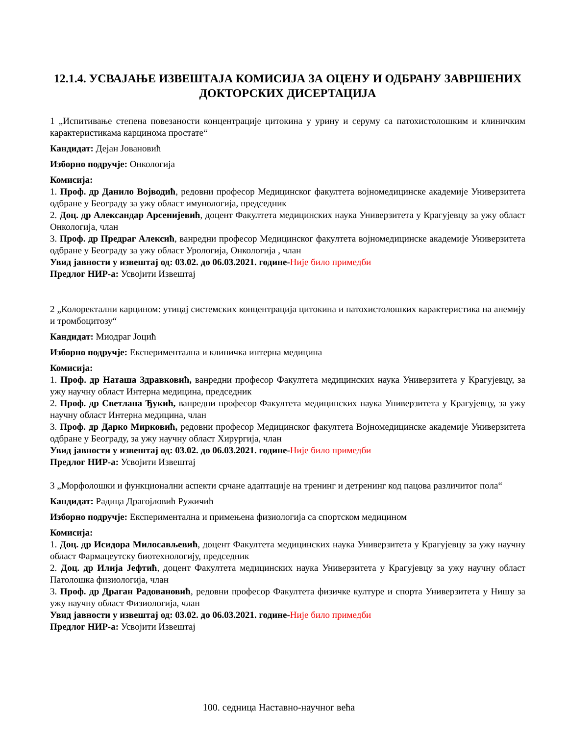12.1.4. УСВАЈАЊЕ ИЗВЕШТАЈА КОМИСИЈА ЗА ОЦЕНУ И ОДБРАНУ ЗАВРШЕНИХ ДОКТОРСКИХ ДИСЕРТАЦИЈА
1 „Испитивање степена повезаности концентрације цитокина у урину и серуму са патохистолошким и клиничким карактеристикама карцинома простате“
Кандидат: Дејан Јовановић
Изборно подручје: Онкологија
Комисија:
1. Проф. др Данило Војводић, редовни професор Медицинског факултета војномедицинске академије Универзитета одбране у Београду за ужу област имунологија, председник
2. Доц. др Александар Арсенијевић, доцент Факултета медицинских наука Универзитета у Крагујевцу за ужу област Онкологија, члан
3. Проф. др Предраг Алексић, ванредни професор Медицинског факултета војномедицинске академије Универзитета одбране у Београду за ужу област Урологија, Онкологија , члан
Увид јавности у извештај од: 03.02. до 06.03.2021. године-Није било примедби
Предлог НИР-а: Усвојити Извештај
2 „Колоректални карцином: утицај системских концентрација цитокина и патохистолошких карактеристика на анемију и тромбоцитозу“
Кандидат: Миодраг Јоцић
Изборно подручје: Експериментална и клиничка интерна медицина
Комисија:
1. Проф. др Наташа Здравковић, ванредни професор Факултета медицинских наука Универзитета у Крагујевцу, за ужу научну област Интерна медицина, председник
2. Проф. др Светлана Ђукић, ванредни професор Факултета медицинских наука Универзитета у Крагујевцу, за ужу научну област Интерна медицина, члан
3. Проф. др Дарко Мирковић, редовни професор Медицинског факултета Војномедицинске академије Универзитета одбране у Београду, за ужу научну област Хирургија, члан
Увид јавности у извештај од: 03.02. до 06.03.2021. године-Није било примедби
Предлог НИР-а: Усвојити Извештај
3 „Морфолошки и функционални аспекти срчане адаптације на тренинг и детренинг код пацова различитог пола“
Кандидат: Радица Драгојловић Ружичић
Изборно подручје: Експериментална и примењена физиологија са спортском медицином
Комисија:
1. Доц. др Исидора Милосављевић, доцент Факултета медицинских наука Универзитета у Крагујевцу за ужу научну област Фармацеутску биотехнологију, председник
2. Доц. др Илија Јефтић, доцент Факултета медицинских наука Универзитета у Крагујевцу за ужу научну област Патолошка физиологија, члан
3. Проф. др Драган Радовановић, редовни професор Факултета физичке културе и спорта Универзитета у Нишу за ужу научну област Физиологија, члан
Увид јавности у извештај од: 03.02. до 06.03.2021. године-Није било примедби
Предлог НИР-а: Усвојити Извештај
100. седница Наставно-научног већа